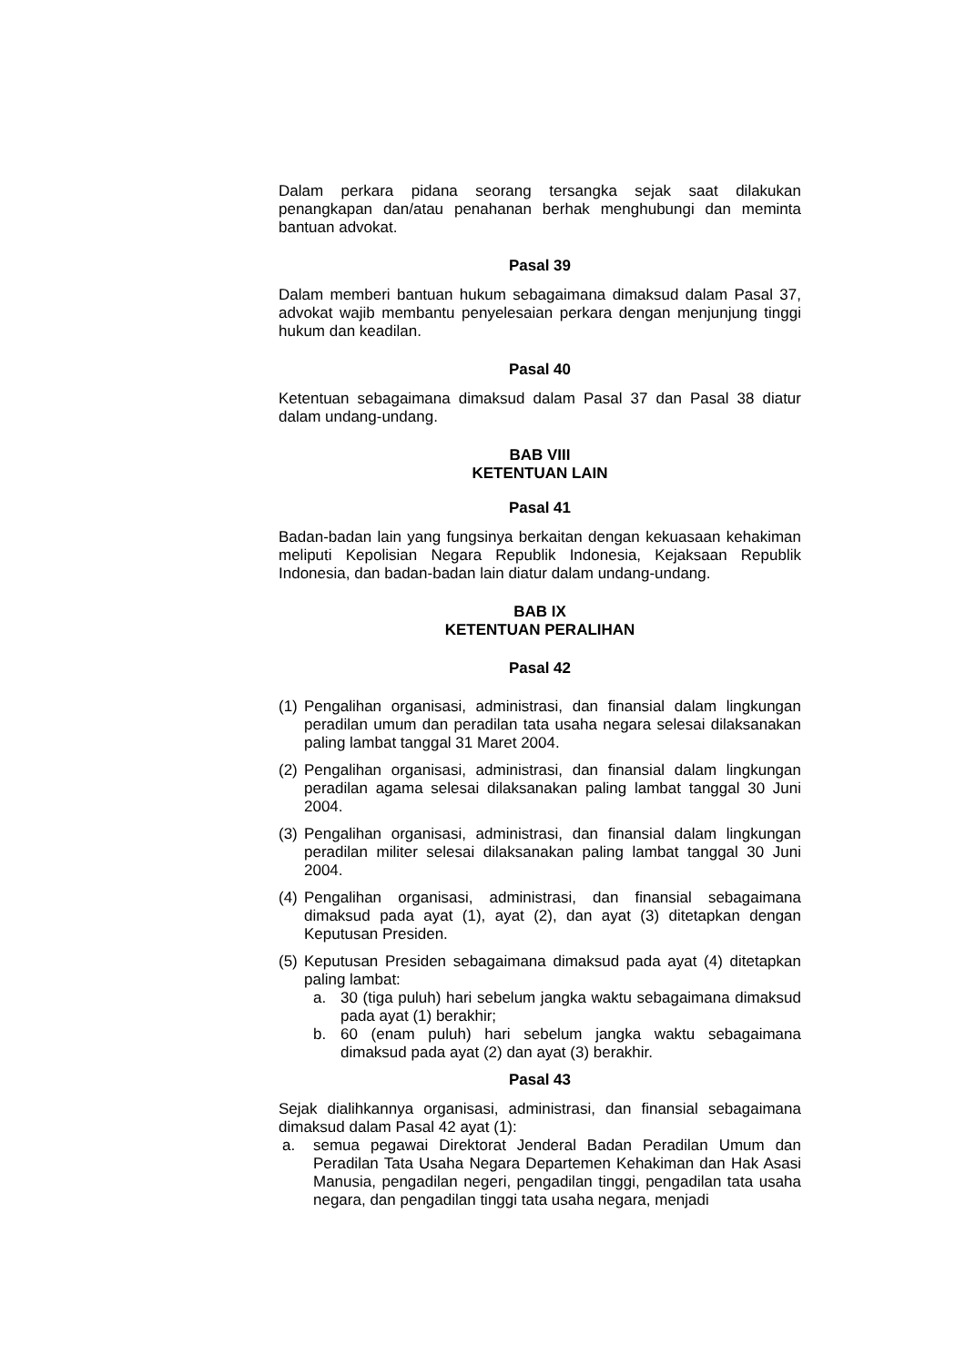Dalam perkara pidana seorang tersangka sejak saat dilakukan penangkapan dan/atau penahanan berhak menghubungi dan meminta bantuan advokat.
Pasal 39
Dalam memberi bantuan hukum sebagaimana dimaksud dalam Pasal 37, advokat wajib membantu penyelesaian perkara dengan menjunjung tinggi hukum dan keadilan.
Pasal 40
Ketentuan sebagaimana dimaksud dalam Pasal 37 dan Pasal 38 diatur dalam undang-undang.
BAB VIII
KETENTUAN LAIN
Pasal 41
Badan-badan lain yang fungsinya berkaitan dengan kekuasaan kehakiman meliputi Kepolisian Negara Republik Indonesia, Kejaksaan Republik Indonesia, dan badan-badan lain diatur dalam undang-undang.
BAB IX
KETENTUAN PERALIHAN
Pasal 42
(1) Pengalihan organisasi, administrasi, dan finansial dalam lingkungan peradilan umum dan peradilan tata usaha negara selesai dilaksanakan paling lambat tanggal 31 Maret 2004.
(2) Pengalihan organisasi, administrasi, dan finansial dalam lingkungan peradilan agama selesai dilaksanakan paling lambat tanggal 30 Juni 2004.
(3) Pengalihan organisasi, administrasi, dan finansial dalam lingkungan peradilan militer selesai dilaksanakan paling lambat tanggal 30 Juni 2004.
(4) Pengalihan organisasi, administrasi, dan finansial sebagaimana dimaksud pada ayat (1), ayat (2), dan ayat (3) ditetapkan dengan Keputusan Presiden.
(5) Keputusan Presiden sebagaimana dimaksud pada ayat (4) ditetapkan paling lambat:
a. 30 (tiga puluh) hari sebelum jangka waktu sebagaimana dimaksud pada ayat (1) berakhir;
b. 60 (enam puluh) hari sebelum jangka waktu sebagaimana dimaksud pada ayat (2) dan ayat (3) berakhir.
Pasal 43
Sejak dialihkannya organisasi, administrasi, dan finansial sebagaimana dimaksud dalam Pasal 42 ayat (1):
a. semua pegawai Direktorat Jenderal Badan Peradilan Umum dan Peradilan Tata Usaha Negara Departemen Kehakiman dan Hak Asasi Manusia, pengadilan negeri, pengadilan tinggi, pengadilan tata usaha negara, dan pengadilan tinggi tata usaha negara, menjadi